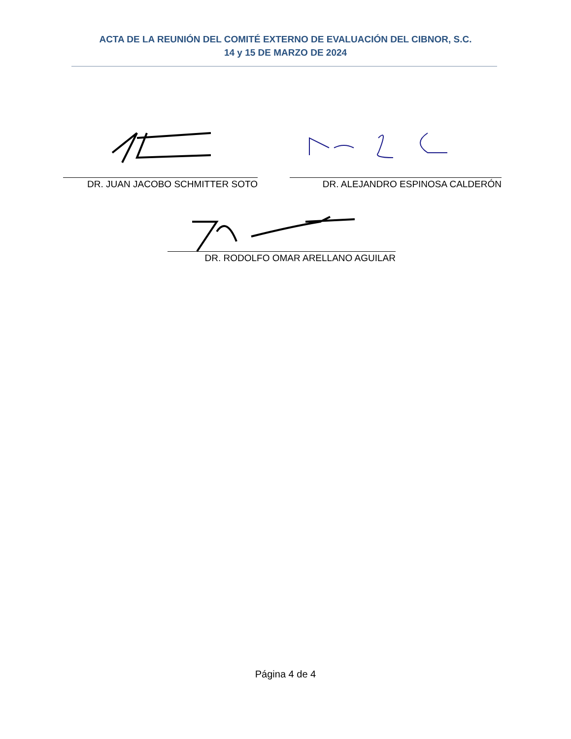ACTA DE LA REUNIÓN DEL COMITÉ EXTERNO DE EVALUACIÓN DEL CIBNOR, S.C.
14 y 15 DE MARZO DE 2024
DR. JUAN JACOBO SCHMITTER SOTO DR. ALEJANDRO ESPINOSA CALDERÓN
DR. RODOLFO OMAR ARELLANO AGUILAR
Página 4 de 4